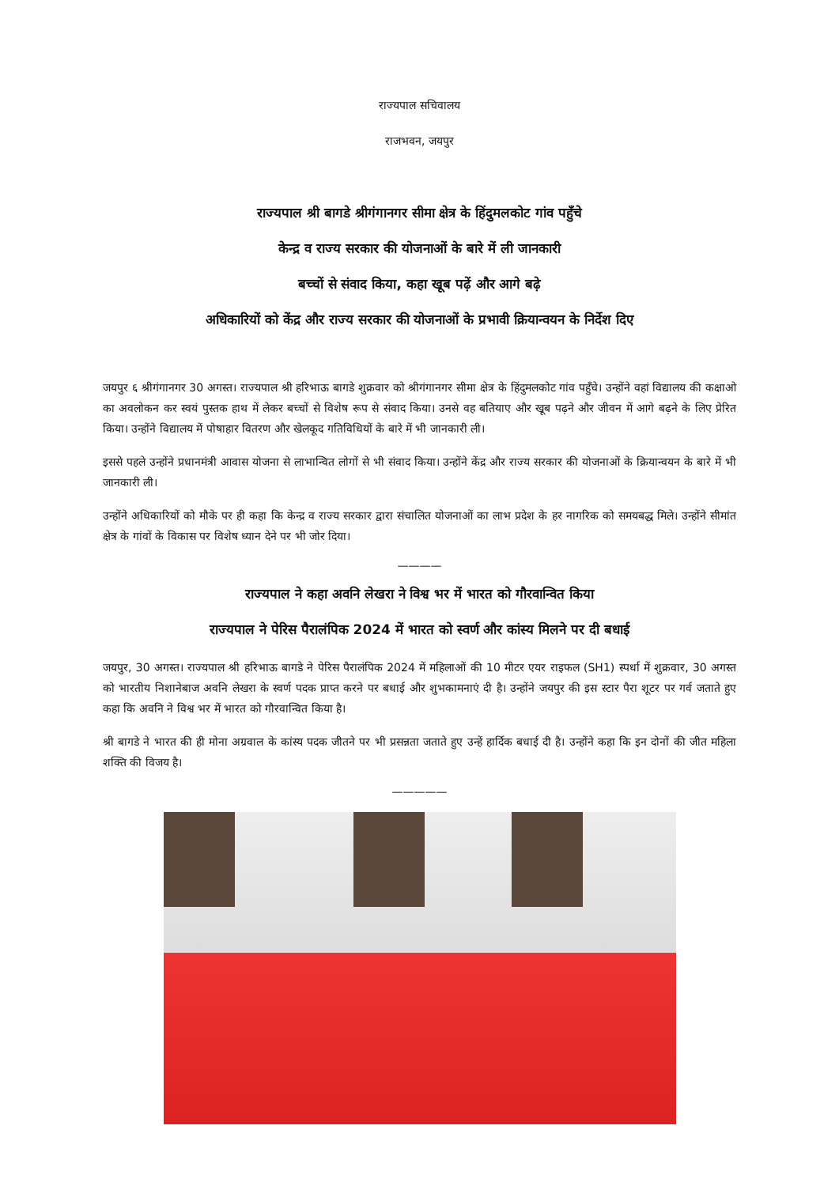राज्यपाल सचिवालय
राजभवन, जयपुर
राज्यपाल श्री बागडे श्रीगंगानगर सीमा क्षेत्र के हिंदुमलकोट गांव पहुँचे
केन्द्र व राज्य सरकार की योजनाओं के बारे में ली जानकारी
बच्चों से संवाद किया, कहा खूब पढ़ें और आगे बढ़े
अधिकारियों को केंद्र और राज्य सरकार की योजनाओं के प्रभावी क्रियान्वयन के निर्देश दिए
जयपुर ६ श्रीगंगानगर 30 अगस्त। राज्यपाल श्री हरिभाऊ बागडे शुक्रवार को श्रीगंगानगर सीमा क्षेत्र के हिंदुमलकोट गांव पहुँचे। उन्होंने वहां विद्यालय की कक्षाओ का अवलोकन कर स्वयं पुस्तक हाथ में लेकर बच्चों से विशेष रूप से संवाद किया। उनसे वह बतियाए और खूब पढ़ने और जीवन में आगे बढ़ने के लिए प्रेरित किया। उन्होंने विद्यालय में पोषाहार वितरण और खेलकूद गतिविधियों के बारे में भी जानकारी ली।
इससे पहले उन्होंने प्रधानमंत्री आवास योजना से लाभान्वित लोगों से भी संवाद किया। उन्होंने केंद्र और राज्य सरकार की योजनाओं के क्रियान्वयन के बारे में भी जानकारी ली।
उन्होंने अधिकारियों को मौके पर ही कहा कि केन्द्र व राज्य सरकार द्वारा संचालित योजनाओं का लाभ प्रदेश के हर नागरिक को समयबद्ध मिले। उन्होंने सीमांत क्षेत्र के गांवों के विकास पर विशेष ध्यान देने पर भी जोर दिया।
————
राज्यपाल ने कहा अवनि लेखरा ने विश्व भर में भारत को गौरवान्वित किया
राज्यपाल ने पेरिस पैरालंपिक 2024 में भारत को स्वर्ण और कांस्य मिलने पर दी बधाई
जयपुर, 30 अगस्त। राज्यपाल श्री हरिभाऊ बागडे ने पेरिस पैरालंपिक 2024 में महिलाओं की 10 मीटर एयर राइफल (SH1) स्पर्धा में शुक्रवार, 30 अगस्त को भारतीय निशानेबाज अवनि लेखरा के स्वर्ण पदक प्राप्त करने पर बधाई और शुभकामनाएं दी है। उन्होंने जयपुर की इस स्टार पैरा शूटर पर गर्व जताते हुए कहा कि अवनि ने विश्व भर में भारत को गौरवान्वित किया है।
श्री बागडे ने भारत की ही मोना अग्रवाल के कांस्य पदक जीतने पर भी प्रसन्नता जताते हुए उन्हें हार्दिक बधाई दी है। उन्होंने कहा कि इन दोनों की जीत महिला शक्ति की विजय है।
—————